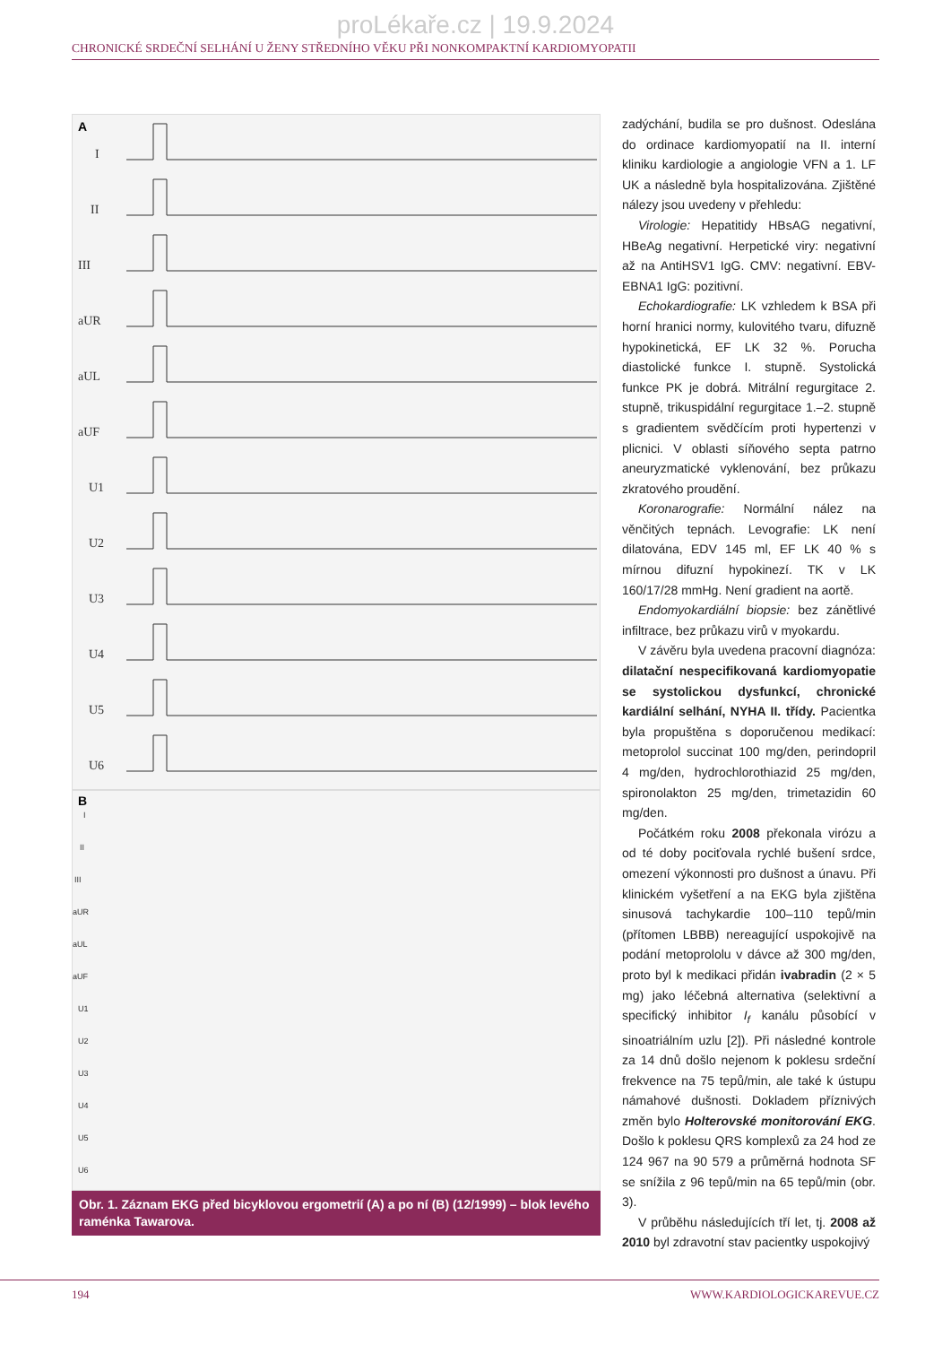proLékaře.cz | 19.9.2024
CHRONICKÉ SRDEČNÍ SELHÁNÍ U ŽENY STŘEDNÍHO VĚKU PŘI NONKOMPAKTNÍ KARDIOMYOPATII
A
I
II
III
aUR
aUL
aUF
U1
U2
U3
U4
U5
U6
B
I
II
III
aUR
aUL
aUF
U1
U2
U3
U4
U5
U6
Obr. 1. Záznam EKG před bicyklovou ergometrií (A) a po ní (B) (12/1999) – blok levého raménka Tawarova.
zadýchání, budila se pro dušnost. Odeslána do ordinace kardiomyopatií na II. interní kliniku kardiologie a angiologie VFN a 1. LF UK a následně byla hospitalizována. Zjištěné nálezy jsou uvedeny v přehledu:
Virologie: Hepatitidy HBsAG negativní, HBeAg negativní. Herpetické viry: negativní až na AntiHSV1 IgG. CMV: negativní. EBV-EBNA1 IgG: pozitivní.
Echokardiografie: LK vzhledem k BSA při horní hranici normy, kulovitého tvaru, difuzně hypokinetická, EF LK 32 %. Porucha diastolické funkce I. stupně. Systolická funkce PK je dobrá. Mitrální regurgitace 2. stupně, trikuspidální regurgitace 1.–2. stupně s gradientem svědčícím proti hypertenzi v plicnici. V oblasti síňového septa patrno aneuryzmatické vyklenování, bez průkazu zkratového proudění.
Koronarografie: Normální nález na věnčitých tepnách. Levografie: LK není dilatována, EDV 145 ml, EF LK 40 % s mírnou difuzní hypokinezí. TK v LK 160/17/28 mmHg. Není gradient na aortě.
Endomyokardiální biopsie: bez zánětlivé infiltrace, bez průkazu virů v myokardu.
V závěru byla uvedena pracovní diagnóza: dilatační nespecifikovaná kardiomyopatie se systolickou dysfunkcí, chronické kardiální selhání, NYHA II. třídy. Pacientka byla propuštěna s doporučenou medikací: metoprolol succinat 100 mg/den, perindopril 4 mg/den, hydrochlorothiazid 25 mg/den, spironolakton 25 mg/den, trimetazidin 60 mg/den.
Počátkém roku 2008 překonala virózu a od té doby pociťovala rychlé bušení srdce, omezení výkonnosti pro dušnost a únavu. Při klinickém vyšetření a na EKG byla zjištěna sinusová tachykardie 100–110 tepů/min (přítomen LBBB) nereagující uspokojivě na podání metoprololu v dávce až 300 mg/den, proto byl k medikaci přidán ivabradin (2 × 5 mg) jako léčebná alternativa (selektivní a specifický inhibitor I<sub>f</sub> kanálu působící v sinoatriálním uzlu [2]). Při následné kontrole za 14 dnů došlo nejenom k poklesu srdeční frekvence na 75 tepů/min, ale také k ústupu námahové dušnosti. Dokladem příznivých změn bylo Holterovské monitorování EKG. Došlo k poklesu QRS komplexů za 24 hod ze 124 967 na 90 579 a průměrná hodnota SF se snížila z 96 tepů/min na 65 tepů/min (obr. 3).
V průběhu následujících tří let, tj. 2008 až 2010 byl zdravotní stav pacientky uspokojivý
194 WWW.KARDIOLOGICKAREVUE.CZ